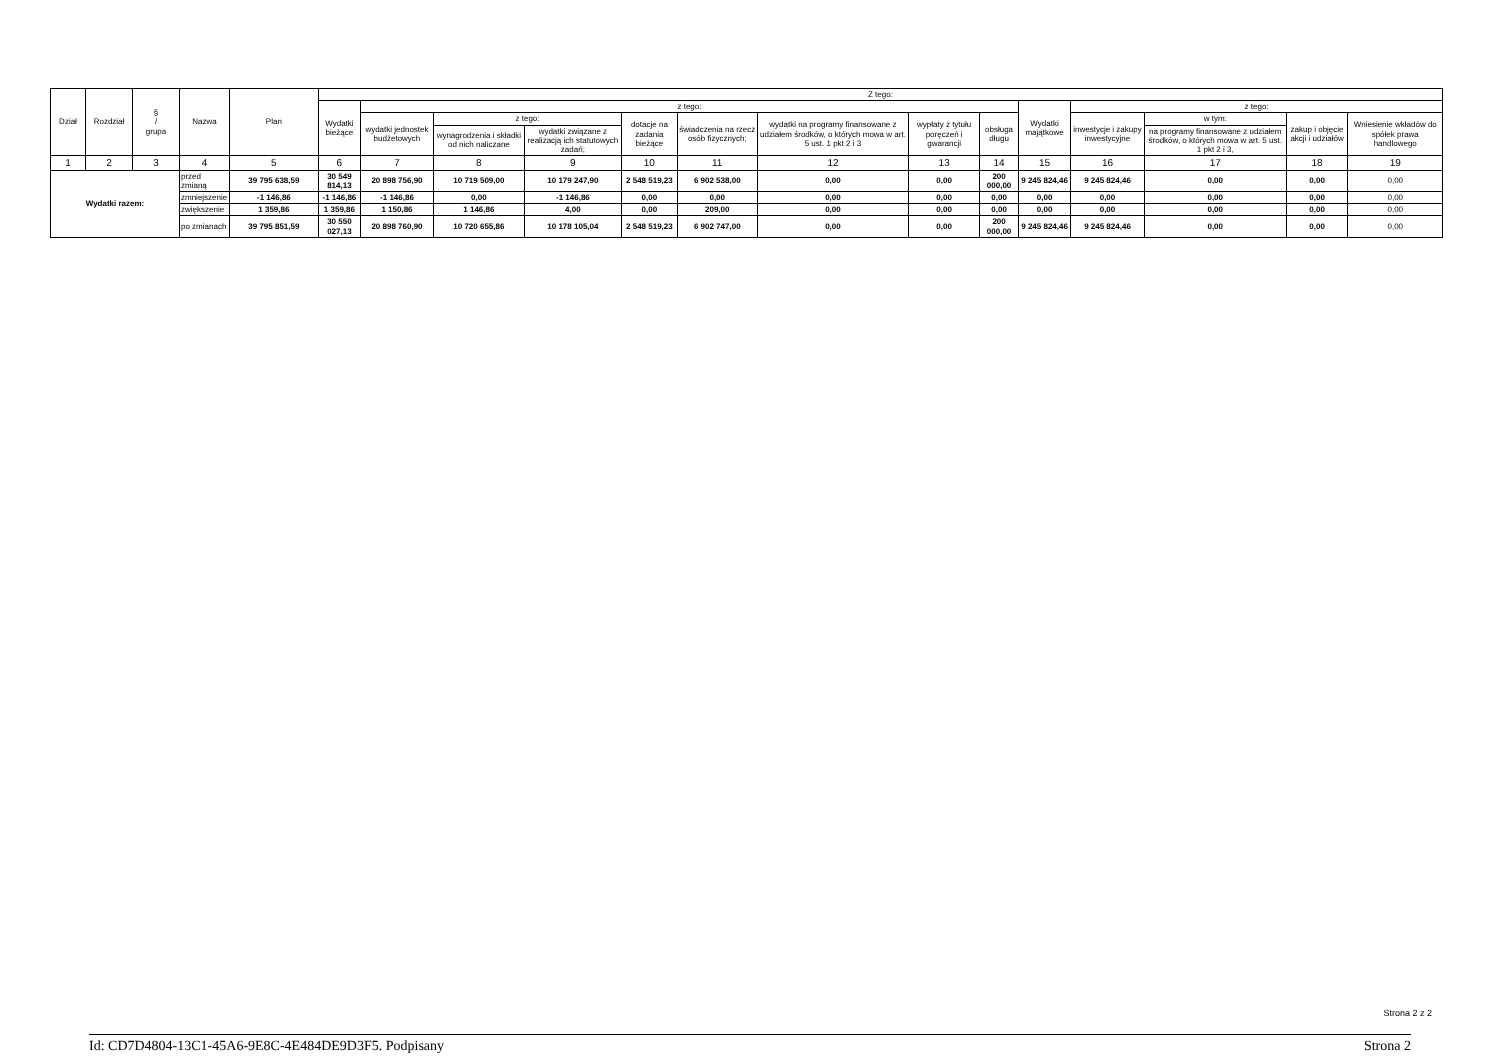| Dział | Rozdział | § / grupa | Nazwa | | Plan | Z tego: | | | | | | | | | | | | | |
| --- | --- | --- | --- | --- | --- | --- | --- | --- | --- | --- | --- | --- | --- | --- | --- | --- | --- | --- | --- |
| | | | | | | Wydatki bieżące | z tego: | | | | | | | | Wydatki majątkowe | z tego: | | | |
| | | | | | | | wydatki jednostek budżetowych | z tego: | | dotacje na zadania bieżące | świadczenia na rzecz osób fizycznych; | wydatki na programy finansowane z udziałem środków, o których mowa w art. 5 ust. 1 pkt 2 i 3 | wypłaty z tytułu poręczeń i gwarancji | obsługa długu | | inwestycje i zakupy inwestycyjne | w tym: | zakup i objęcie akcji i udziałów | Wniesienie wkładów do spółek prawa handlowego |
| | | | | | | | | wynagrodzenia i składki od nich naliczane | wydatki związane z realizacją ich statutowych zadań; | | | | | | | | na programy finansowane z udziałem środków, o których mowa w art. 5 ust. 1 pkt 2 i 3, | | |
| 1 | 2 | 3 | 4 | | 5 | 6 | 7 | 8 | 9 | 10 | 11 | 12 | 13 | 14 | 15 | 16 | 17 | 18 | 19 |
| Wydatki razem: | | | | przed zmianą | 39 795 638,59 | 30 549 814,13 | 20 898 756,90 | 10 719 509,00 | 10 179 247,90 | 2 548 519,23 | 6 902 538,00 | 0,00 | 0,00 | 200 000,00 | 9 245 824,46 | 9 245 824,46 | 0,00 | 0,00 | 0,00 |
| | | | | zmniejszenie | -1 146,86 | -1 146,86 | -1 146,86 | 0,00 | -1 146,86 | 0,00 | 0,00 | 0,00 | 0,00 | 0,00 | 0,00 | 0,00 | 0,00 | 0,00 | 0,00 |
| | | | | zwiększenie | 1 359,86 | 1 359,86 | 1 150,86 | 1 146,86 | 4,00 | 0,00 | 209,00 | 0,00 | 0,00 | 0,00 | 0,00 | 0,00 | 0,00 | 0,00 | 0,00 |
| | | | | po zmianach | 39 795 851,59 | 30 550 027,13 | 20 898 760,90 | 10 720 655,86 | 10 178 105,04 | 2 548 519,23 | 6 902 747,00 | 0,00 | 0,00 | 200 000,00 | 9 245 824,46 | 9 245 824,46 | 0,00 | 0,00 | 0,00 |
Strona 2 z 2
Id: CD7D4804-13C1-45A6-9E8C-4E484DE9D3F5. Podpisany Strona 2